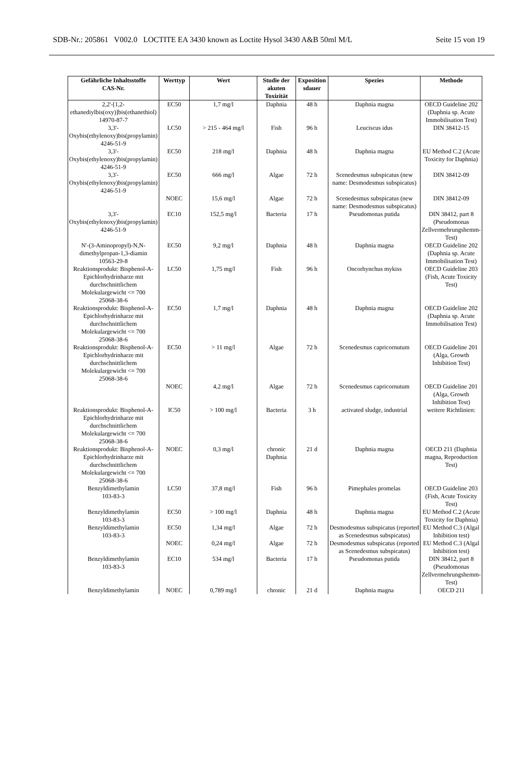SDB-Nr.: 205861 V002.0 LOCTITE EA 3430 known as Loctite Hysol 3430 A&B 50ml M/L Seite 15 von 19
| Gefährliche Inhaltsstoffe CAS-Nr. | Werttyp | Wert | Studie der akuten Toxizität | Exposition sdauer | Spezies | Methode |
| --- | --- | --- | --- | --- | --- | --- |
| 2,2'-[1,2-ethanediylbis(oxy)]bis(ethanethiol) 14970-87-7 | EC50 | 1,7 mg/l | Daphnia | 48 h | Daphnia magna | OECD Guideline 202 (Daphnia sp. Acute Immobilisation Test) |
| 3,3'-Oxybis(ethylenoxy)bis(propylamin) 4246-51-9 | LC50 | > 215 - 464 mg/l | Fish | 96 h | Leuciscus idus | DIN 38412-15 |
| 3,3'-Oxybis(ethylenoxy)bis(propylamin) 4246-51-9 | EC50 | 218 mg/l | Daphnia | 48 h | Daphnia magna | EU Method C.2 (Acute Toxicity for Daphnia) |
| 3,3'-Oxybis(ethylenoxy)bis(propylamin) 4246-51-9 | EC50 | 666 mg/l | Algae | 72 h | Scenedesmus subspicatus (new name: Desmodesmus subspicatus) | DIN 38412-09 |
| | NOEC | 15,6 mg/l | Algae | 72 h | Scenedesmus subspicatus (new name: Desmodesmus subspicatus) | DIN 38412-09 |
| 3,3'-Oxybis(ethylenoxy)bis(propylamin) 4246-51-9 | EC10 | 152,5 mg/l | Bacteria | 17 h | Pseudomonas putida | DIN 38412, part 8 (Pseudomonas Zellvermehrungshemm-Test) |
| N'-(3-Aminopropyl)-N,N-dimethylpropan-1,3-diamin 10563-29-8 | EC50 | 9,2 mg/l | Daphnia | 48 h | Daphnia magna | OECD Guideline 202 (Daphnia sp. Acute Immobilisation Test) |
| Reaktionsprodukt: Bisphenol-A-Epichlorhydrinharze mit durchschnittlichem Molekulargewicht <= 700 25068-38-6 | LC50 | 1,75 mg/l | Fish | 96 h | Oncorhynchus mykiss | OECD Guideline 203 (Fish, Acute Toxicity Test) |
| Reaktionsprodukt: Bisphenol-A-Epichlorhydrinharze mit durchschnittlichem Molekulargewicht <= 700 25068-38-6 | EC50 | 1,7 mg/l | Daphnia | 48 h | Daphnia magna | OECD Guideline 202 (Daphnia sp. Acute Immobilisation Test) |
| Reaktionsprodukt: Bisphenol-A-Epichlorhydrinharze mit durchschnittlichem Molekulargewicht <= 700 25068-38-6 | EC50 | > 11 mg/l | Algae | 72 h | Scenedesmus capricornutum | OECD Guideline 201 (Alga, Growth Inhibition Test) |
| | NOEC | 4,2 mg/l | Algae | 72 h | Scenedesmus capricornutum | OECD Guideline 201 (Alga, Growth Inhibition Test) |
| Reaktionsprodukt: Bisphenol-A-Epichlorhydrinharze mit durchschnittlichem Molekulargewicht <= 700 25068-38-6 | IC50 | > 100 mg/l | Bacteria | 3 h | activated sludge, industrial | weitere Richtlinien: |
| Reaktionsprodukt: Bisphenol-A-Epichlorhydrinharze mit durchschnittlichem Molekulargewicht <= 700 25068-38-6 | NOEC | 0,3 mg/l | chronic Daphnia | 21 d | Daphnia magna | OECD 211 (Daphnia magna, Reproduction Test) |
| Benzyldimethylamin 103-83-3 | LC50 | 37,8 mg/l | Fish | 96 h | Pimephales promelas | OECD Guideline 203 (Fish, Acute Toxicity Test) |
| Benzyldimethylamin 103-83-3 | EC50 | > 100 mg/l | Daphnia | 48 h | Daphnia magna | EU Method C.2 (Acute Toxicity for Daphnia) |
| Benzyldimethylamin 103-83-3 | EC50 | 1,34 mg/l | Algae | 72 h | Desmodesmus subspicatus (reported as Scenedesmus subspicatus) | EU Method C.3 (Algal Inhibition test) |
| | NOEC | 0,24 mg/l | Algae | 72 h | Desmodesmus subspicatus (reported as Scenedesmus subspicatus) | EU Method C.3 (Algal Inhibition test) |
| Benzyldimethylamin 103-83-3 | EC10 | 534 mg/l | Bacteria | 17 h | Pseudomonas putida | DIN 38412, part 8 (Pseudomonas Zellvermehrungshemm-Test) |
| Benzyldimethylamin | NOEC | 0,789 mg/l | chronic | 21 d | Daphnia magna | OECD 211 |